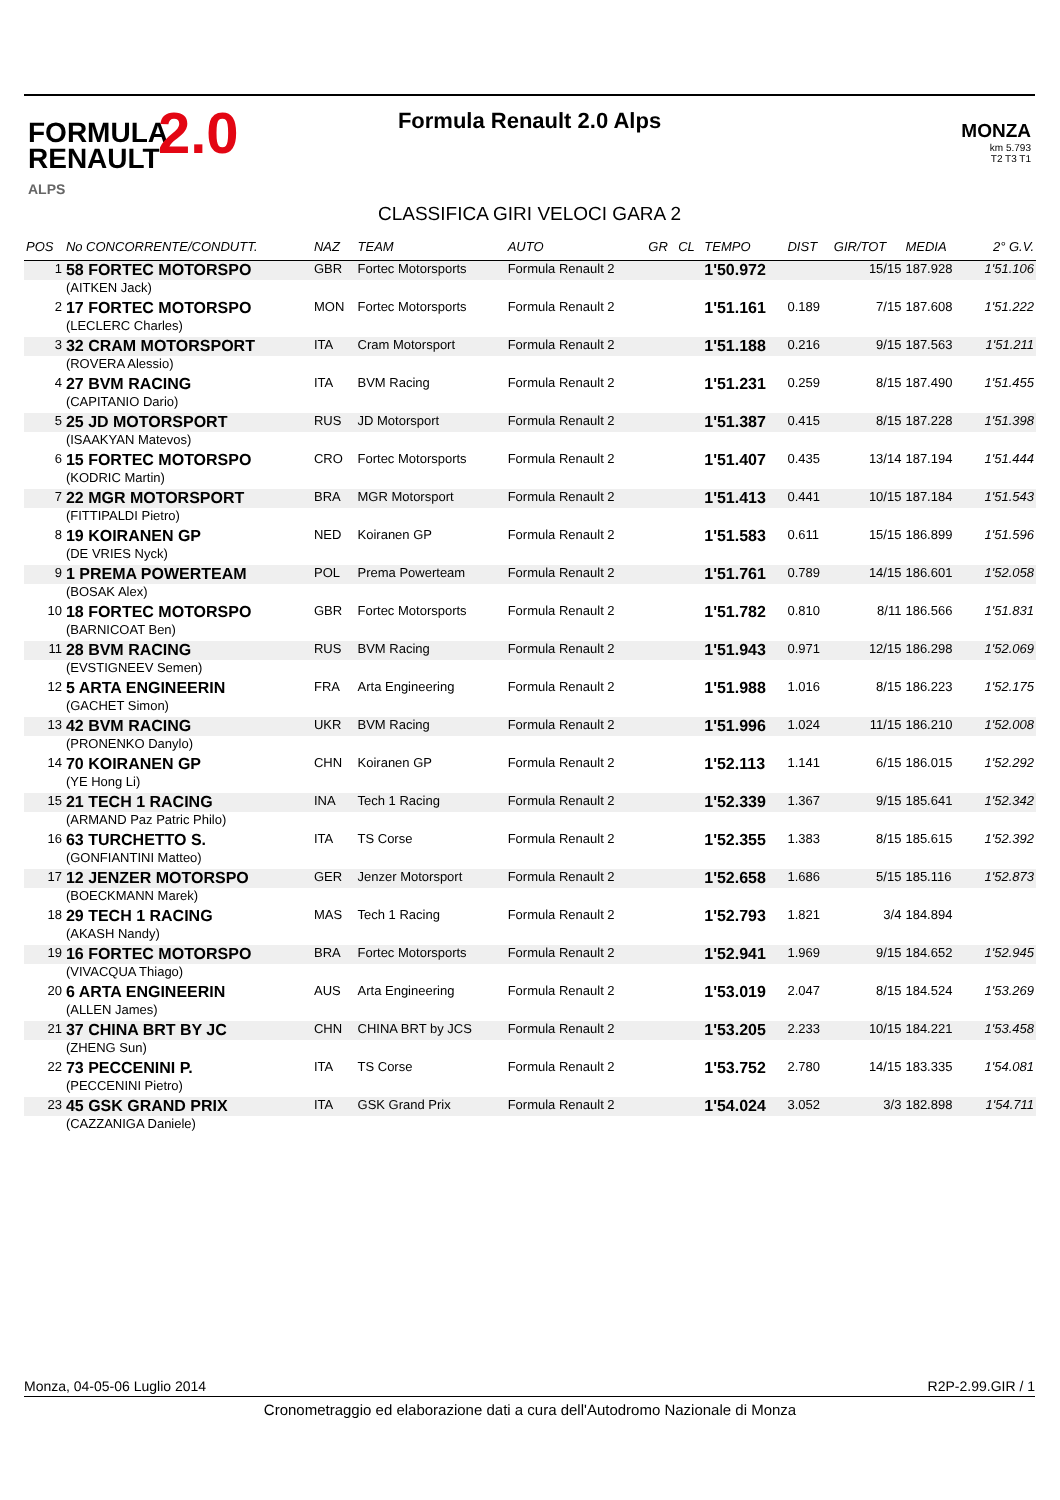FORMULA
RENAULT
ALPS
2.0
Formula Renault 2.0 Alps MONZA
km 5.793
T2 T3 T1
CLASSIFICA GIRI VELOCI GARA 2
| POS | No CONCORRENTE/CONDUTT. | NAZ | TEAM | AUTO | GR | CL | TEMPO | DIST | GIR/TOT | MEDIA | 2° G.V. |
| --- | --- | --- | --- | --- | --- | --- | --- | --- | --- | --- | --- |
| 1 | 58 FORTEC MOTORSPO | GBR | Fortec Motorsports | Formula Renault 2 | | | 1'50.972 | | 15/15 | 187.928 | 1'51.106 |
| | (AITKEN Jack) | | | | | | | | | | |
| 2 | 17 FORTEC MOTORSPO | MON | Fortec Motorsports | Formula Renault 2 | | | 1'51.161 | 0.189 | 7/15 | 187.608 | 1'51.222 |
| | (LECLERC Charles) | | | | | | | | | | |
| 3 | 32 CRAM MOTORSPORT | ITA | Cram Motorsport | Formula Renault 2 | | | 1'51.188 | 0.216 | 9/15 | 187.563 | 1'51.211 |
| | (ROVERA Alessio) | | | | | | | | | | |
| 4 | 27 BVM RACING | ITA | BVM Racing | Formula Renault 2 | | | 1'51.231 | 0.259 | 8/15 | 187.490 | 1'51.455 |
| | (CAPITANIO Dario) | | | | | | | | | | |
| 5 | 25 JD MOTORSPORT | RUS | JD Motorsport | Formula Renault 2 | | | 1'51.387 | 0.415 | 8/15 | 187.228 | 1'51.398 |
| | (ISAAKYAN Matevos) | | | | | | | | | | |
| 6 | 15 FORTEC MOTORSPO | CRO | Fortec Motorsports | Formula Renault 2 | | | 1'51.407 | 0.435 | 13/14 | 187.194 | 1'51.444 |
| | (KODRIC Martin) | | | | | | | | | | |
| 7 | 22 MGR MOTORSPORT | BRA | MGR Motorsport | Formula Renault 2 | | | 1'51.413 | 0.441 | 10/15 | 187.184 | 1'51.543 |
| | (FITTIPALDI Pietro) | | | | | | | | | | |
| 8 | 19 KOIRANEN GP | NED | Koiranen GP | Formula Renault 2 | | | 1'51.583 | 0.611 | 15/15 | 186.899 | 1'51.596 |
| | (DE VRIES Nyck) | | | | | | | | | | |
| 9 | 1 PREMA POWERTEAM | POL | Prema Powerteam | Formula Renault 2 | | | 1'51.761 | 0.789 | 14/15 | 186.601 | 1'52.058 |
| | (BOSAK Alex) | | | | | | | | | | |
| 10 | 18 FORTEC MOTORSPO | GBR | Fortec Motorsports | Formula Renault 2 | | | 1'51.782 | 0.810 | 8/11 | 186.566 | 1'51.831 |
| | (BARNICOAT Ben) | | | | | | | | | | |
| 11 | 28 BVM RACING | RUS | BVM Racing | Formula Renault 2 | | | 1'51.943 | 0.971 | 12/15 | 186.298 | 1'52.069 |
| | (EVSTIGNEEV Semen) | | | | | | | | | | |
| 12 | 5 ARTA ENGINEERIN | FRA | Arta Engineering | Formula Renault 2 | | | 1'51.988 | 1.016 | 8/15 | 186.223 | 1'52.175 |
| | (GACHET Simon) | | | | | | | | | | |
| 13 | 42 BVM RACING | UKR | BVM Racing | Formula Renault 2 | | | 1'51.996 | 1.024 | 11/15 | 186.210 | 1'52.008 |
| | (PRONENKO Danylo) | | | | | | | | | | |
| 14 | 70 KOIRANEN GP | CHN | Koiranen GP | Formula Renault 2 | | | 1'52.113 | 1.141 | 6/15 | 186.015 | 1'52.292 |
| | (YE Hong Li) | | | | | | | | | | |
| 15 | 21 TECH 1 RACING | INA | Tech 1 Racing | Formula Renault 2 | | | 1'52.339 | 1.367 | 9/15 | 185.641 | 1'52.342 |
| | (ARMAND Paz Patric Philo) | | | | | | | | | | |
| 16 | 63 TURCHETTO S. | ITA | TS Corse | Formula Renault 2 | | | 1'52.355 | 1.383 | 8/15 | 185.615 | 1'52.392 |
| | (GONFIANTINI Matteo) | | | | | | | | | | |
| 17 | 12 JENZER MOTORSPO | GER | Jenzer Motorsport | Formula Renault 2 | | | 1'52.658 | 1.686 | 5/15 | 185.116 | 1'52.873 |
| | (BOECKMANN Marek) | | | | | | | | | | |
| 18 | 29 TECH 1 RACING | MAS | Tech 1 Racing | Formula Renault 2 | | | 1'52.793 | 1.821 | 3/4 | 184.894 | |
| | (AKASH Nandy) | | | | | | | | | | |
| 19 | 16 FORTEC MOTORSPO | BRA | Fortec Motorsports | Formula Renault 2 | | | 1'52.941 | 1.969 | 9/15 | 184.652 | 1'52.945 |
| | (VIVACQUA Thiago) | | | | | | | | | | |
| 20 | 6 ARTA ENGINEERIN | AUS | Arta Engineering | Formula Renault 2 | | | 1'53.019 | 2.047 | 8/15 | 184.524 | 1'53.269 |
| | (ALLEN James) | | | | | | | | | | |
| 21 | 37 CHINA BRT BY JC | CHN | CHINA BRT by JCS | Formula Renault 2 | | | 1'53.205 | 2.233 | 10/15 | 184.221 | 1'53.458 |
| | (ZHENG Sun) | | | | | | | | | | |
| 22 | 73 PECCENINI P. | ITA | TS Corse | Formula Renault 2 | | | 1'53.752 | 2.780 | 14/15 | 183.335 | 1'54.081 |
| | (PECCENINI Pietro) | | | | | | | | | | |
| 23 | 45 GSK GRAND PRIX | ITA | GSK Grand Prix | Formula Renault 2 | | | 1'54.024 | 3.052 | 3/3 | 182.898 | 1'54.711 |
| | (CAZZANIGA Daniele) | | | | | | | | | | |
Monza, 04-05-06 Luglio 2014 R2P-2.99.GIR / 1
Cronometraggio ed elaborazione dati a cura dell'Autodromo Nazionale di Monza